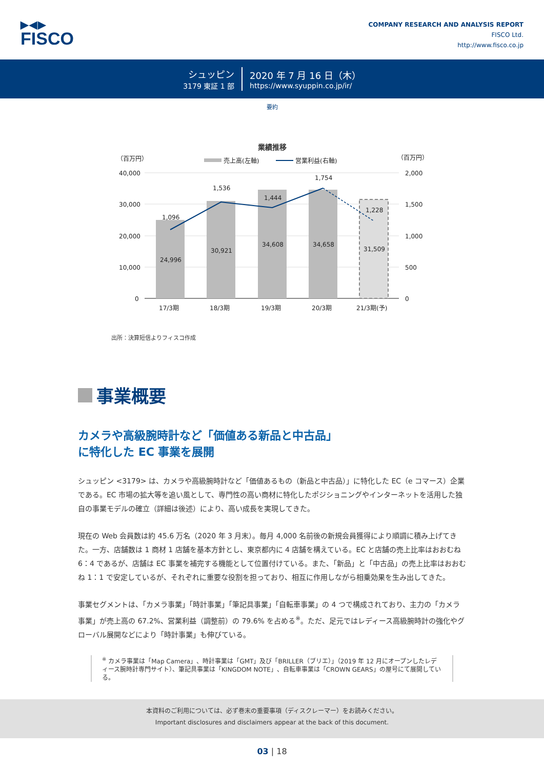▶◀▶
FISCO
COMPANY RESEARCH AND ANALYSIS REPORT
FISCO Ltd.
http://www.fisco.co.jp
シュッピン
3179 東証 1 部
2020 年 7 月 16 日（木）
https://www.syuppin.co.jp/ir/
要約
業績推移
（百万円）
（百万円）
売上高(左軸)
営業利益(右軸)
40,000
30,000
20,000
10,000
0
2,000
1,500
1,000
500
0
1,096
1,536
1,444
1,754
1,228
24,996
30,921
34,608
34,658
31,509
17/3期
18/3期
19/3期
20/3期
21/3期(予)
出所：決算短信よりフィスコ作成
事業概要
カメラや高級腕時計など「価値ある新品と中古品」
に特化した EC 事業を展開
シュッピン <3179> は、カメラや高級腕時計など「価値あるもの（新品と中古品）」に特化した EC（e コマース）企業である。EC 市場の拡大等を追い風として、専門性の高い商材に特化したポジショニングやインターネットを活用した独自の事業モデルの確立（詳細は後述）により、高い成長を実現してきた。
現在の Web 会員数は約 45.6 万名（2020 年 3 月末）。毎月 4,000 名前後の新規会員獲得により順調に積み上げてきた。一方、店舗数は 1 商材 1 店舗を基本方針とし、東京都内に 4 店舗を構えている。EC と店舗の売上比率はおおむね 6：4 であるが、店舗は EC 事業を補完する機能として位置付けている。また、「新品」と「中古品」の売上比率はおおむね 1：1 で安定しているが、それぞれに重要な役割を担っており、相互に作用しながら相乗効果を生み出してきた。
事業セグメントは、「カメラ事業」「時計事業」「筆記具事業」「自転車事業」の 4 つで構成されており、主力の「カメラ事業」が売上高の 67.2%、営業利益（調整前）の 79.6% を占める<sup>※</sup>。ただ、足元ではレディース高級腕時計の強化やグローバル展開などにより「時計事業」も伸びている。
<sup>※</sup> カメラ事業は「Map Camera」、時計事業は「GMT」及び「BRILLER（ブリエ）」（2019 年 12 月にオープンしたレディース腕時計専門サイト）、筆記具事業は「KINGDOM NOTE」、自転車事業は「CROWN GEARS」の屋号にて展開している。
本資料のご利用については、必ず巻末の重要事項（ディスクレーマー）をお読みください。
Important disclosures and disclaimers appear at the back of this document.
03 | 18